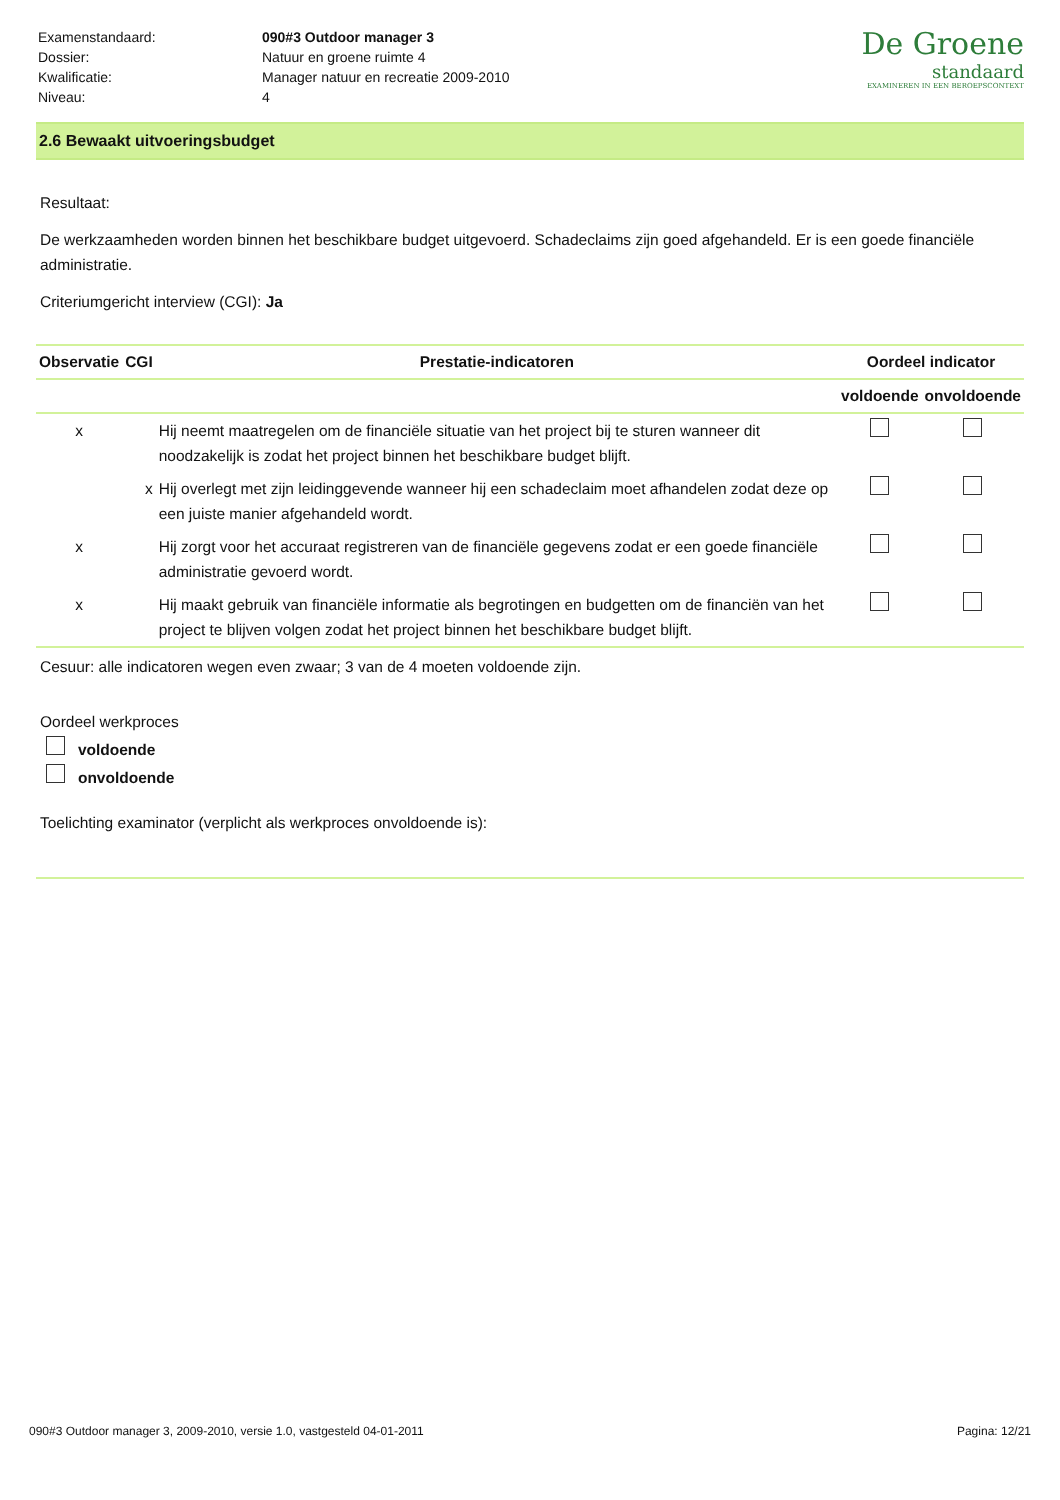| Examenstandaard: | 090#3 Outdoor manager 3 |
| Dossier: | Natuur en groene ruimte 4 |
| Kwalificatie: | Manager natuur en recreatie 2009-2010 |
| Niveau: | 4 |
De Groene
standaard
EXAMINEREN IN EEN BEROEPSCONTEXT
2.6 Bewaakt uitvoeringsbudget
Resultaat:
De werkzaamheden worden binnen het beschikbare budget uitgevoerd. Schadeclaims zijn goed afgehandeld. Er is een goede financiële administratie.
Criteriumgericht interview (CGI): Ja
| Observatie | CGI | Prestatie-indicatoren | Oordeel indicator | |
| --- | --- | --- | --- | --- |
| | | | voldoende | onvoldoende |
| x | | Hij neemt maatregelen om de financiële situatie van het project bij te sturen wanneer dit noodzakelijk is zodat het project binnen het beschikbare budget blijft. | | |
| | x | Hij overlegt met zijn leidinggevende wanneer hij een schadeclaim moet afhandelen zodat deze op een juiste manier afgehandeld wordt. | | |
| x | | Hij zorgt voor het accuraat registreren van de financiële gegevens zodat er een goede financiële administratie gevoerd wordt. | | |
| x | | Hij maakt gebruik van financiële informatie als begrotingen en budgetten om de financiën van het project te blijven volgen zodat het project binnen het beschikbare budget blijft. | | |
Cesuur: alle indicatoren wegen even zwaar; 3 van de 4 moeten voldoende zijn.
Oordeel werkproces
voldoende
onvoldoende
Toelichting examinator (verplicht als werkproces onvoldoende is):
090#3 Outdoor manager 3, 2009-2010, versie 1.0, vastgesteld 04-01-2011 Pagina: 12/21